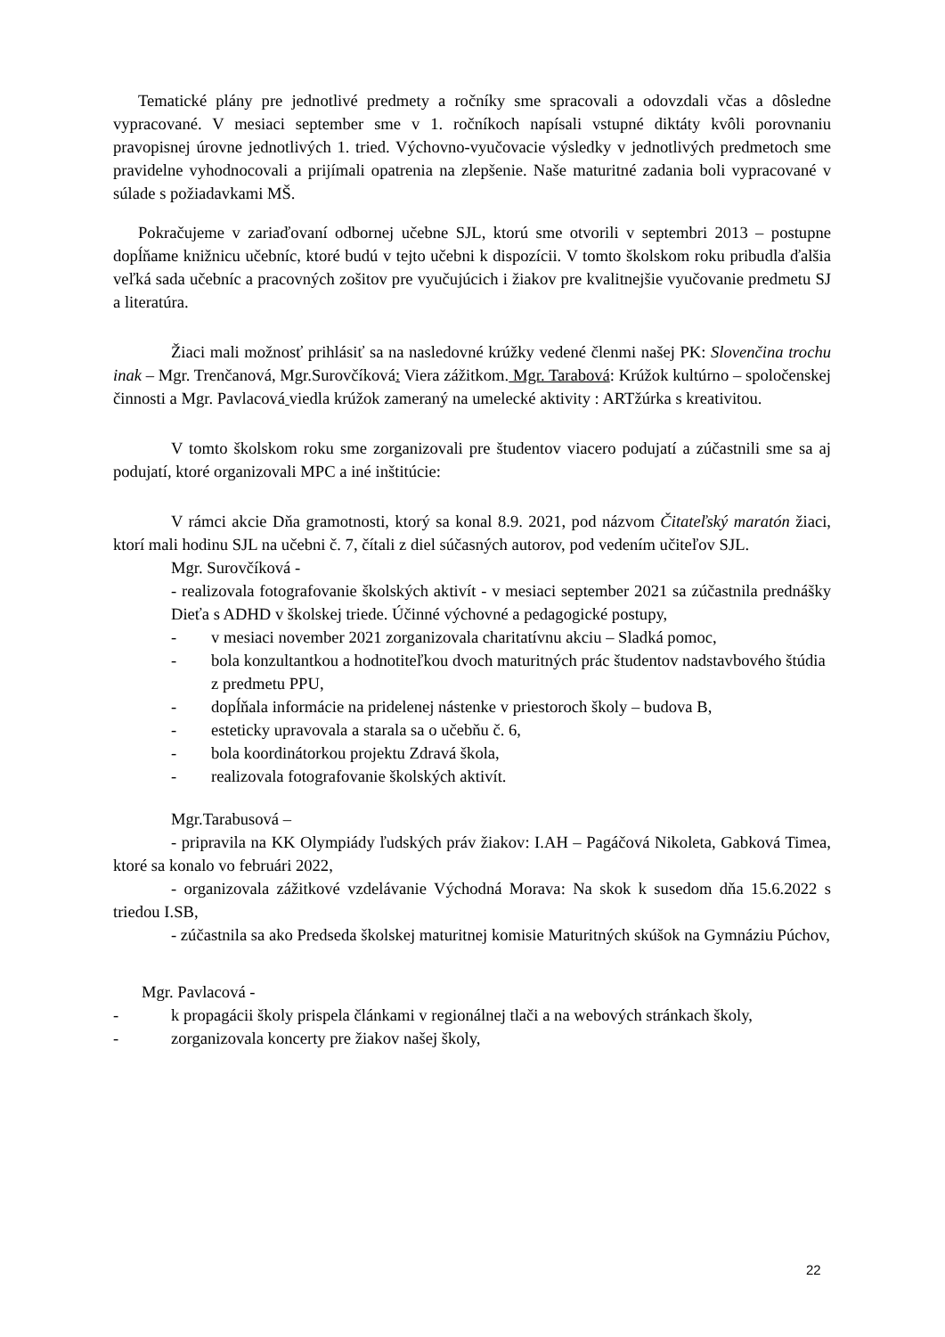Tematické plány pre jednotlivé predmety a ročníky sme spracovali a odovzdali včas a dôsledne vypracované. V mesiaci september sme v 1. ročníkoch napísali vstupné diktáty kvôli porovnaniu pravopisnej úrovne jednotlivých 1. tried. Výchovno-vyučovacie výsledky v jednotlivých predmetoch sme pravidelne vyhodnocovali a prijímali opatrenia na zlepšenie. Naše maturitné zadania boli vypracované v súlade s požiadavkami MŠ.
Pokračujeme v zariaďovaní odbornej učebne SJL, ktorú sme otvorili v septembri 2013 – postupne dopĺňame knižnicu učebníc, ktoré budú v tejto učebni k dispozícii. V tomto školskom roku pribudla ďalšia veľká sada učebníc a pracovných zošitov pre vyučujúcich i žiakov pre kvalitnejšie vyučovanie predmetu SJ a literatúra.
Žiaci mali možnosť prihlásiť sa na nasledovné krúžky vedené členmi našej PK: Slovenčina trochu inak – Mgr. Trenčanová, Mgr.Surovčíková: Viera zážitkom. Mgr. Tarabová: Krúžok kultúrno – spoločenskej činnosti a Mgr. Pavlacová viedla krúžok zameraný na umelecké aktivity : ARTžúrka s kreativitou.
V tomto školskom roku sme zorganizovali pre študentov viacero podujatí a zúčastnili sme sa aj podujatí, ktoré organizovali MPC a iné inštitúcie:
V rámci akcie Dňa gramotnosti, ktorý sa konal 8.9. 2021, pod názvom Čitateľský maratón žiaci, ktorí mali hodinu SJL na učebni č. 7, čítali z diel súčasných autorov, pod vedením učiteľov SJL.
Mgr. Surovčíková -
- realizovala fotografovanie školských aktivít - v mesiaci september 2021 sa zúčastnila prednášky Dieťa s ADHD v školskej triede. Účinné výchovné a pedagogické postupy,
- v mesiaci november 2021 zorganizovala charitatívnu akciu – Sladká pomoc,
- bola konzultantkou a hodnotiteľkou dvoch maturitných prác študentov nadstavbového štúdia z predmetu PPU,
- dopĺňala informácie na pridelenej nástenke v priestoroch školy – budova B,
- esteticky upravovala a starala sa o učebňu č. 6,
- bola koordinátorkou projektu Zdravá škola,
- realizovala fotografovanie školských aktivít.
Mgr.Tarabusová –
- pripravila na KK Olympiády ľudských práv žiakov: I.AH – Pagáčová Nikoleta, Gabková Timea, ktoré sa konalo vo februári 2022,
- organizovala zážitkové vzdelávanie Východná Morava: Na skok k susedom dňa 15.6.2022 s triedou I.SB,
- zúčastnila sa ako Predseda školskej maturitnej komisie Maturitných skúšok na Gymnáziu Púchov,
Mgr. Pavlacová -
- k propagácii školy prispela článkami v regionálnej tlači a na webových stránkach školy,
- zorganizovala koncerty pre žiakov našej školy,
22